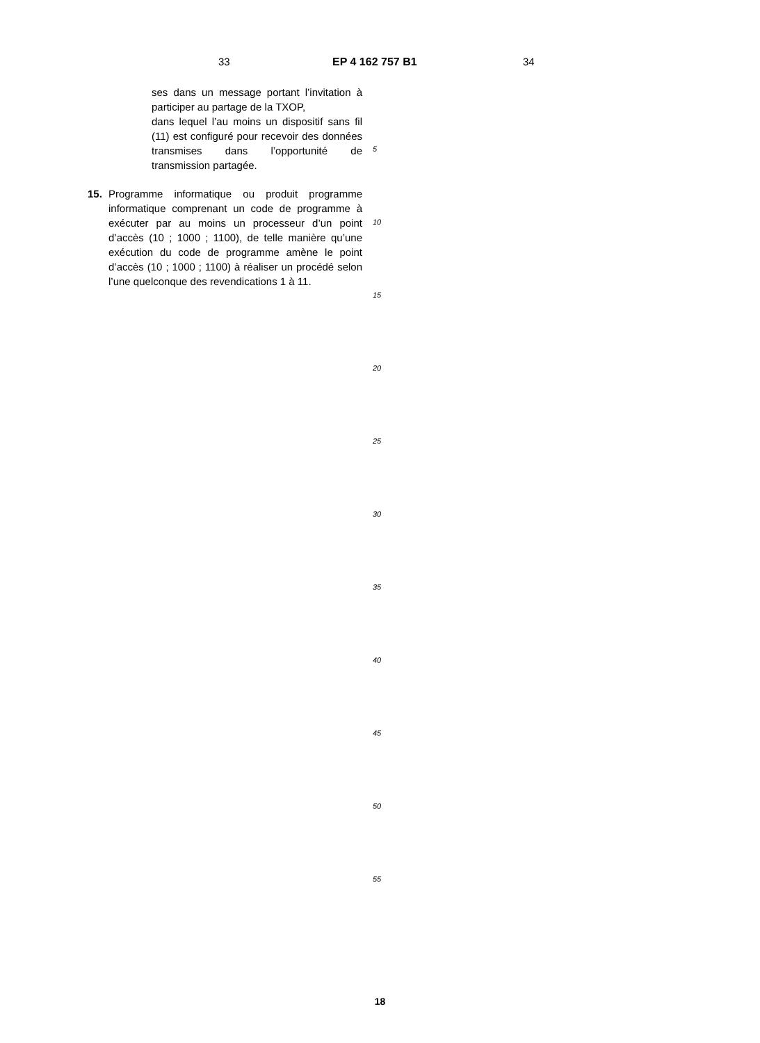33 EP 4 162 757 B1 34
ses dans un message portant l’invitation à participer au partage de la TXOP,
dans lequel l’au moins un dispositif sans fil (11) est configuré pour recevoir des données transmises dans l’opportunité de transmission partagée.
15. Programme informatique ou produit programme informatique comprenant un code de programme à exécuter par au moins un processeur d’un point d’accès (10 ; 1000 ; 1100), de telle manière qu’une exécution du code de programme amène le point d’accès (10 ; 1000 ; 1100) à réaliser un procédé selon l’une quelconque des revendications 1 à 11.
5
10
15
20
25
30
35
40
45
50
55
18